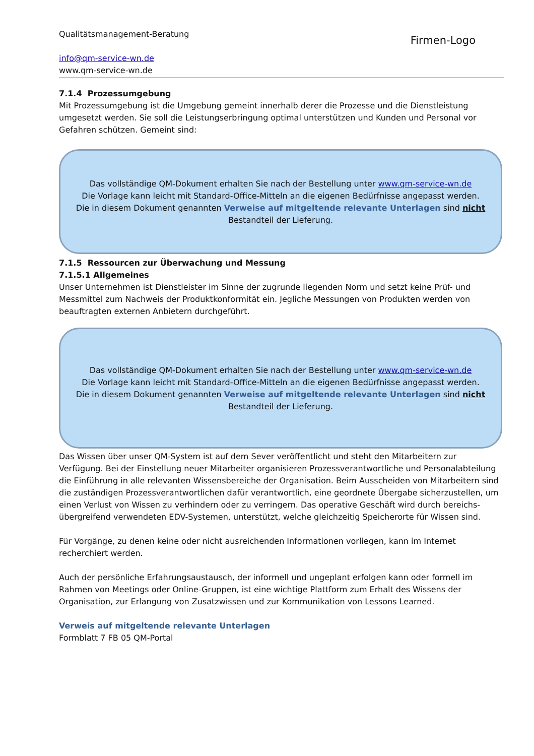Qualitätsmanagement-Beratung
info@qm-service-wn.de
www.qm-service-wn.de
Firmen-Logo
7.1.4 Prozessumgebung
Mit Prozessumgebung ist die Umgebung gemeint innerhalb derer die Prozesse und die Dienstleistung umgesetzt werden. Sie soll die Leistungserbringung optimal unterstützen und Kunden und Personal vor Gefahren schützen. Gemeint sind:
Das vollständige QM-Dokument erhalten Sie nach der Bestellung unter www.qm-service-wn.de
Die Vorlage kann leicht mit Standard-Office-Mitteln an die eigenen Bedürfnisse angepasst werden.
Die in diesem Dokument genannten Verweise auf mitgeltende relevante Unterlagen sind nicht
Bestandteil der Lieferung.
7.1.5 Ressourcen zur Überwachung und Messung
7.1.5.1 Allgemeines
Unser Unternehmen ist Dienstleister im Sinne der zugrunde liegenden Norm und setzt keine Prüf- und Messmittel zum Nachweis der Produktkonformität ein. Jegliche Messungen von Produkten werden von beauftragten externen Anbietern durchgeführt.
Das vollständige QM-Dokument erhalten Sie nach der Bestellung unter www.qm-service-wn.de
Die Vorlage kann leicht mit Standard-Office-Mitteln an die eigenen Bedürfnisse angepasst werden.
Die in diesem Dokument genannten Verweise auf mitgeltende relevante Unterlagen sind nicht
Bestandteil der Lieferung.
Das Wissen über unser QM-System ist auf dem Sever veröffentlicht und steht den Mitarbeitern zur Verfügung. Bei der Einstellung neuer Mitarbeiter organisieren Prozessverantwortliche und Personalabteilung die Einführung in alle relevanten Wissensbereiche der Organisation. Beim Ausscheiden von Mitarbeitern sind die zuständigen Prozessverantwortlichen dafür verantwortlich, eine geordnete Übergabe sicherzustellen, um einen Verlust von Wissen zu verhindern oder zu verringern. Das operative Geschäft wird durch bereichs-übergreifend verwendeten EDV-Systemen, unterstützt, welche gleichzeitig Speicherorte für Wissen sind.
Für Vorgänge, zu denen keine oder nicht ausreichenden Informationen vorliegen, kann im Internet recherchiert werden.
Auch der persönliche Erfahrungsaustausch, der informell und ungeplant erfolgen kann oder formell im Rahmen von Meetings oder Online-Gruppen, ist eine wichtige Plattform zum Erhalt des Wissens der Organisation, zur Erlangung von Zusatzwissen und zur Kommunikation von Lessons Learned.
Verweis auf mitgeltende relevante Unterlagen
Formblatt 7 FB 05 QM-Portal